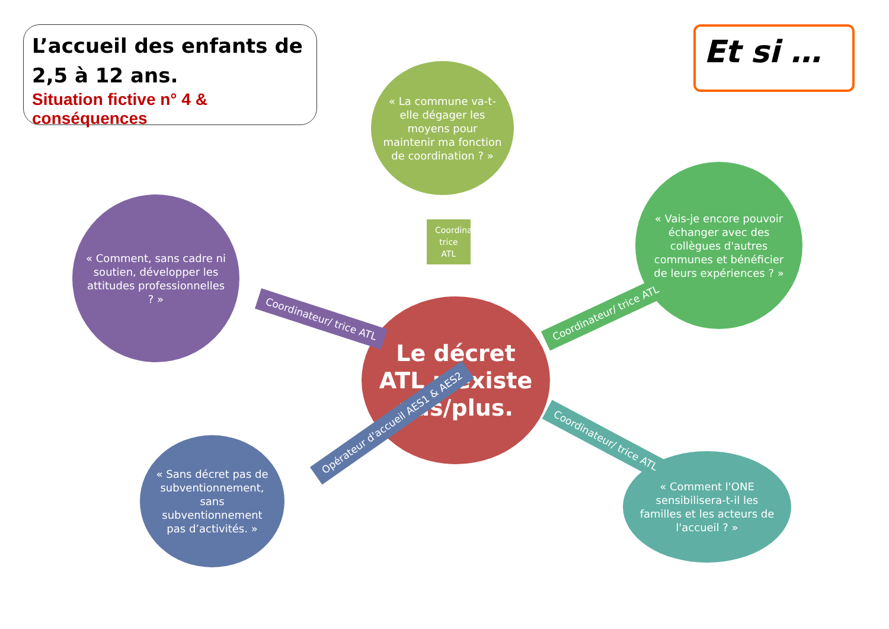L’accueil des enfants de 2,5 à 12 ans.
Situation fictive n° 4 & conséquences
Et si …
« La commune va-t-elle dégager les moyens pour maintenir ma fonction de coordination ? »
« Comment, sans cadre ni soutien, développer les attitudes professionnelles ? »
« Vais-je encore pouvoir échanger avec des collègues d'autres communes et bénéficier de leurs expériences ? »
Le décret ATL n'existe pas/plus.
« Sans décret pas de subventionnement, sans subventionnement pas d’activités. »
« Comment l'ONE sensibilisera-t-il les familles et les acteurs de l'accueil ? »
Coordinateur/ trice ATL
Coordinateur/ trice ATL Coordinateur/ trice ATL
Opérateur d'accueil AES1 & AES2
Coordinateur/ trice ATL